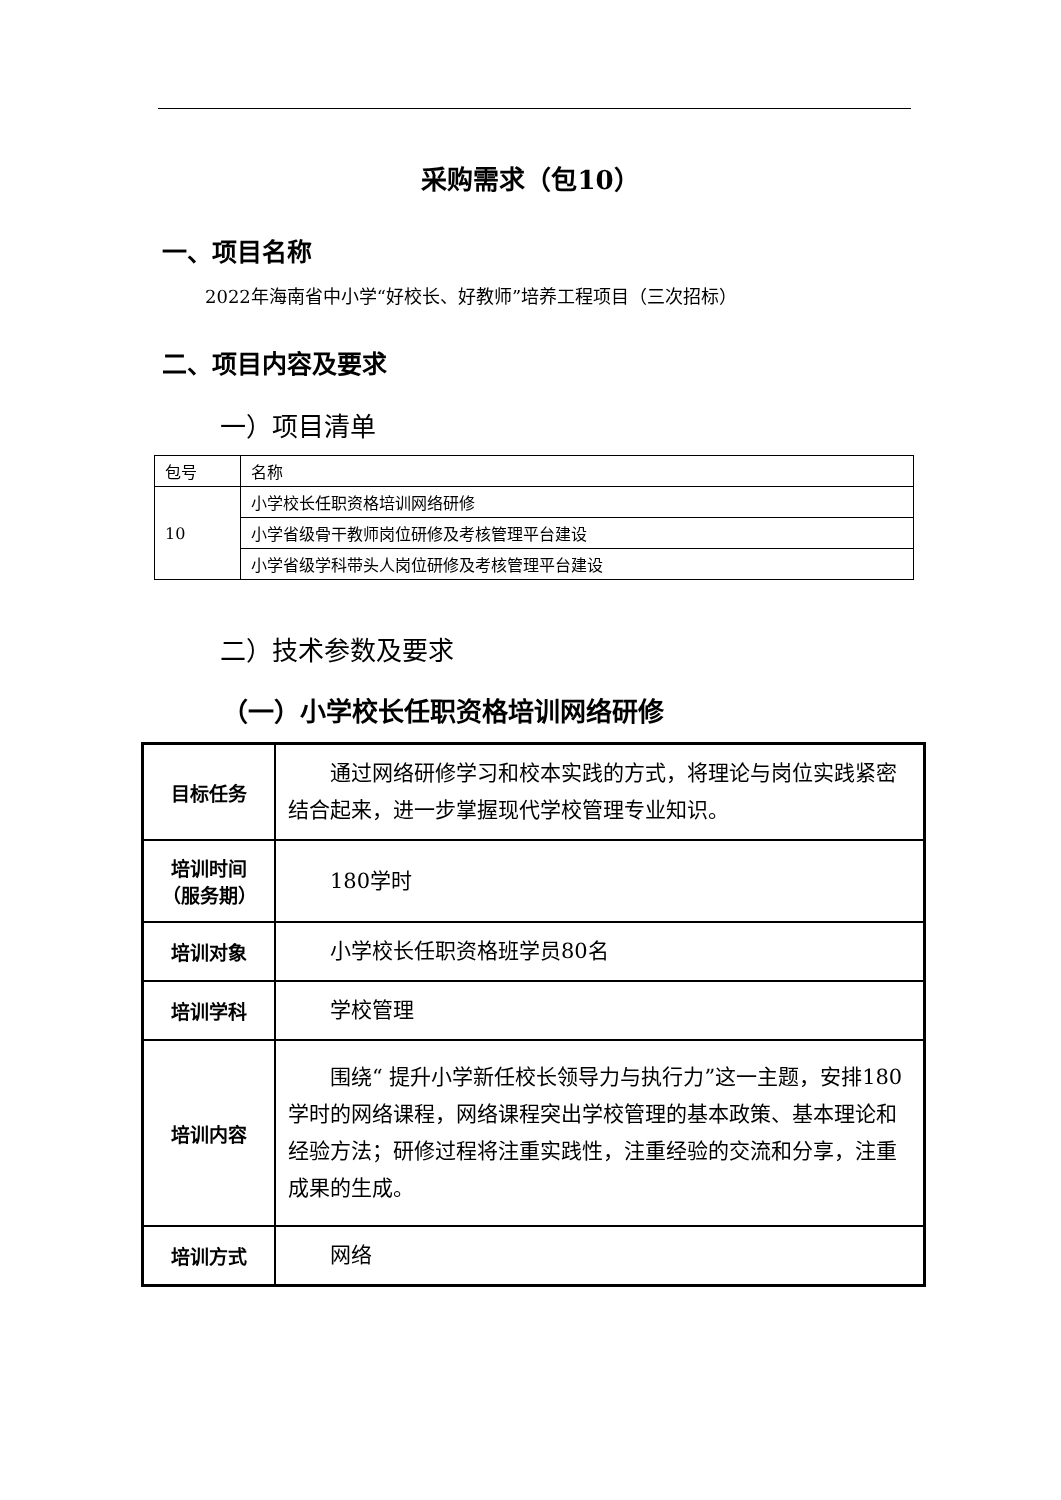采购需求（包10）
一、项目名称
2022年海南省中小学“好校长、好教师”培养工程项目（三次招标）
二、项目内容及要求
一）项目清单
| 包号 | 名称 |
| 10 | 小学校长任职资格培训网络研修 |
| | 小学省级骨干教师岗位研修及考核管理平台建设 |
| | 小学省级学科带头人岗位研修及考核管理平台建设 |
二）技术参数及要求
（一）小学校长任职资格培训网络研修
| 目标任务 | 通过网络研修学习和校本实践的方式，将理论与岗位实践紧密结合起来，进一步掌握现代学校管理专业知识。 |
| 培训时间（服务期） | 180学时 |
| 培训对象 | 小学校长任职资格班学员80名 |
| 培训学科 | 学校管理 |
| 培训内容 | 围绕“ 提升小学新任校长领导力与执行力”这一主题，安排180学时的网络课程，网络课程突出学校管理的基本政策、基本理论和经验方法；研修过程将注重实践性，注重经验的交流和分享，注重成果的生成。 |
| 培训方式 | 网络 |